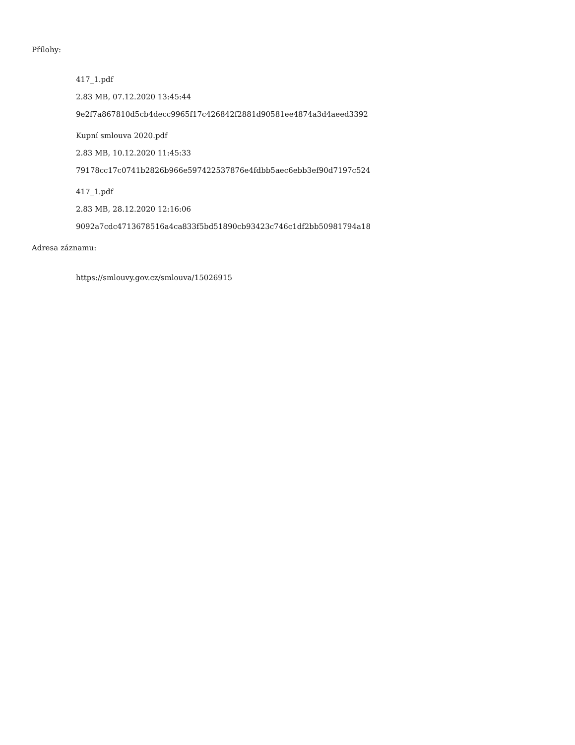Přílohy:
417_1.pdf
2.83 MB, 07.12.2020 13:45:44
9e2f7a867810d5cb4decc9965f17c426842f2881d90581ee4874a3d4aeed3392
Kupní smlouva 2020.pdf
2.83 MB, 10.12.2020 11:45:33
79178cc17c0741b2826b966e597422537876e4fdbb5aec6ebb3ef90d7197c524
417_1.pdf
2.83 MB, 28.12.2020 12:16:06
9092a7cdc4713678516a4ca833f5bd51890cb93423c746c1df2bb50981794a18
Adresa záznamu:
https://smlouvy.gov.cz/smlouva/15026915